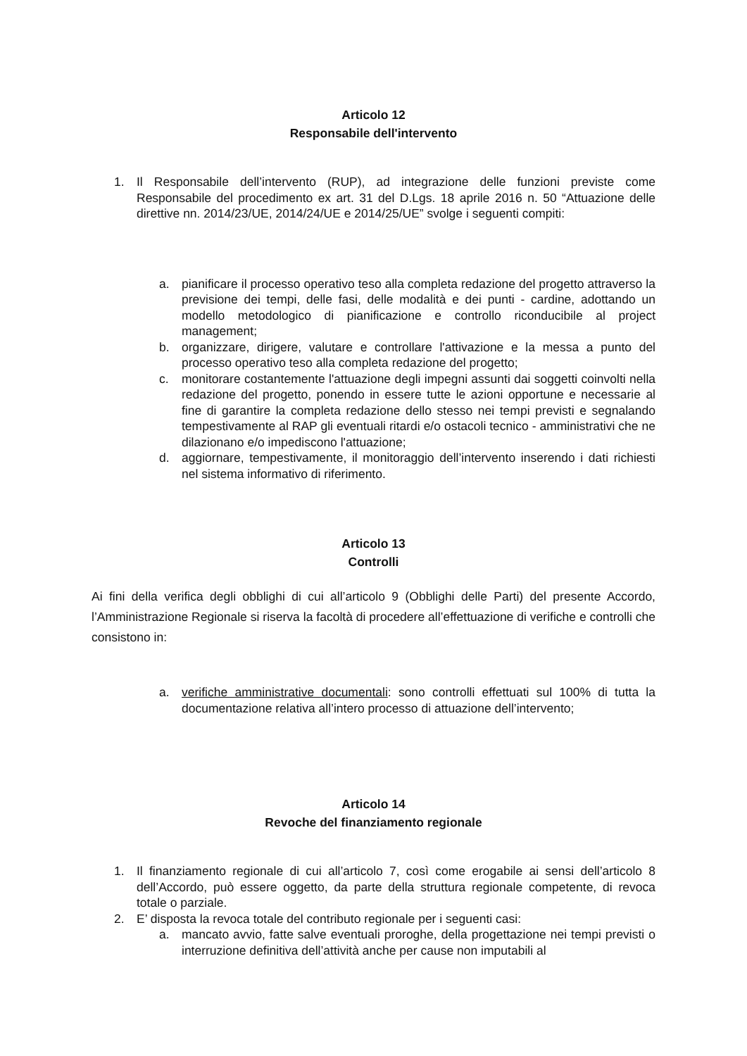Articolo 12
Responsabile dell'intervento
1. Il Responsabile dell’intervento (RUP), ad integrazione delle funzioni previste come Responsabile del procedimento ex art. 31 del D.Lgs. 18 aprile 2016 n. 50 “Attuazione delle direttive nn. 2014/23/UE, 2014/24/UE e 2014/25/UE” svolge i seguenti compiti:
a. pianificare il processo operativo teso alla completa redazione del progetto attraverso la previsione dei tempi, delle fasi, delle modalità e dei punti - cardine, adottando un modello metodologico di pianificazione e controllo riconducibile al project management;
b. organizzare, dirigere, valutare e controllare l'attivazione e la messa a punto del processo operativo teso alla completa redazione del progetto;
c. monitorare costantemente l'attuazione degli impegni assunti dai soggetti coinvolti nella redazione del progetto, ponendo in essere tutte le azioni opportune e necessarie al fine di garantire la completa redazione dello stesso nei tempi previsti e segnalando tempestivamente al RAP gli eventuali ritardi e/o ostacoli tecnico - amministrativi che ne dilazionano e/o impediscono l'attuazione;
d. aggiornare, tempestivamente, il monitoraggio dell’intervento inserendo i dati richiesti nel sistema informativo di riferimento.
Articolo 13
Controlli
Ai fini della verifica degli obblighi di cui all’articolo 9 (Obblighi delle Parti) del presente Accordo, l’Amministrazione Regionale si riserva la facoltà di procedere all’effettuazione di verifiche e controlli che consistono in:
a. verifiche amministrative documentali: sono controlli effettuati sul 100% di tutta la documentazione relativa all’intero processo di attuazione dell’intervento;
Articolo 14
Revoche del finanziamento regionale
1. Il finanziamento regionale di cui all’articolo 7, così come erogabile ai sensi dell’articolo 8 dell’Accordo, può essere oggetto, da parte della struttura regionale competente, di revoca totale o parziale.
2. E’ disposta la revoca totale del contributo regionale per i seguenti casi:
a. mancato avvio, fatte salve eventuali proroghe, della progettazione nei tempi previsti o interruzione definitiva dell’attività anche per cause non imputabili al